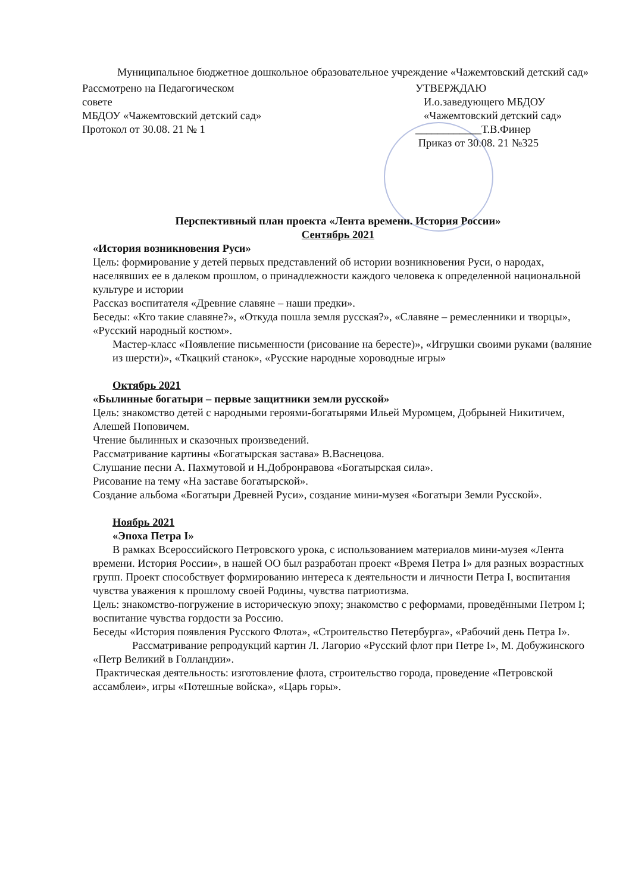Муниципальное бюджетное дошкольное образовательное учреждение «Чажемтовский детский сад»
Рассмотрено на Педагогическом
совете
МБДОУ «Чажемтовский детский сад»
Протокол от 30.08. 21 № 1
УТВЕРЖДАЮ
И.о.заведующего МБДОУ
«Чажемтовский детский сад»
____________Т.В.Финер
Приказ от 30.08. 21 №325
Перспективный план проекта «Лента времени. История России»
Сентябрь 2021
«История возникновения Руси»
Цель: формирование у детей первых представлений об истории возникновения Руси, о народах, населявших ее в далеком прошлом, о принадлежности каждого человека к определенной национальной культуре и истории
Рассказ воспитателя «Древние славяне – наши предки».
Беседы: «Кто такие славяне?», «Откуда пошла земля русская?», «Славяне – ремесленники и творцы», «Русский народный костюм».
Мастер-класс «Появление письменности (рисование на бересте)», «Игрушки своими руками (валяние из шерсти)», «Ткацкий станок», «Русские народные хороводные игры»
Октябрь 2021
«Былинные богатыри – первые защитники земли русской»
Цель: знакомство детей с народными героями-богатырями Ильей Муромцем, Добрыней Никитичем, Алешей Поповичем.
Чтение былинных и сказочных произведений.
Рассматривание картины «Богатырская застава» В.Васнецова.
Слушание песни А. Пахмутовой и Н.Добронравова «Богатырская сила».
Рисование на тему «На заставе богатырской».
Создание альбома «Богатыри Древней Руси», создание мини-музея «Богатыри Земли Русской».
Ноябрь 2021
«Эпоха Петра I»
В рамках Всероссийского Петровского урока, с использованием материалов мини-музея «Лента времени. История России», в нашей ОО был разработан проект «Время Петра I» для разных возрастных групп. Проект способствует формированию интереса к деятельности и личности Петра I, воспитания чувства уважения к прошлому своей Родины, чувства патриотизма.
Цель: знакомство-погружение в историческую эпоху; знакомство с реформами, проведёнными Петром I; воспитание чувства гордости за Россию.
Беседы «История появления Русского Флота», «Строительство Петербурга», «Рабочий день Петра I».
Рассматривание репродукций картин Л. Лагорио «Русский флот при Петре I», М. Добужинского «Петр Великий в Голландии».
Практическая деятельность: изготовление флота, строительство города, проведение «Петровской ассамблеи», игры «Потешные войска», «Царь горы».